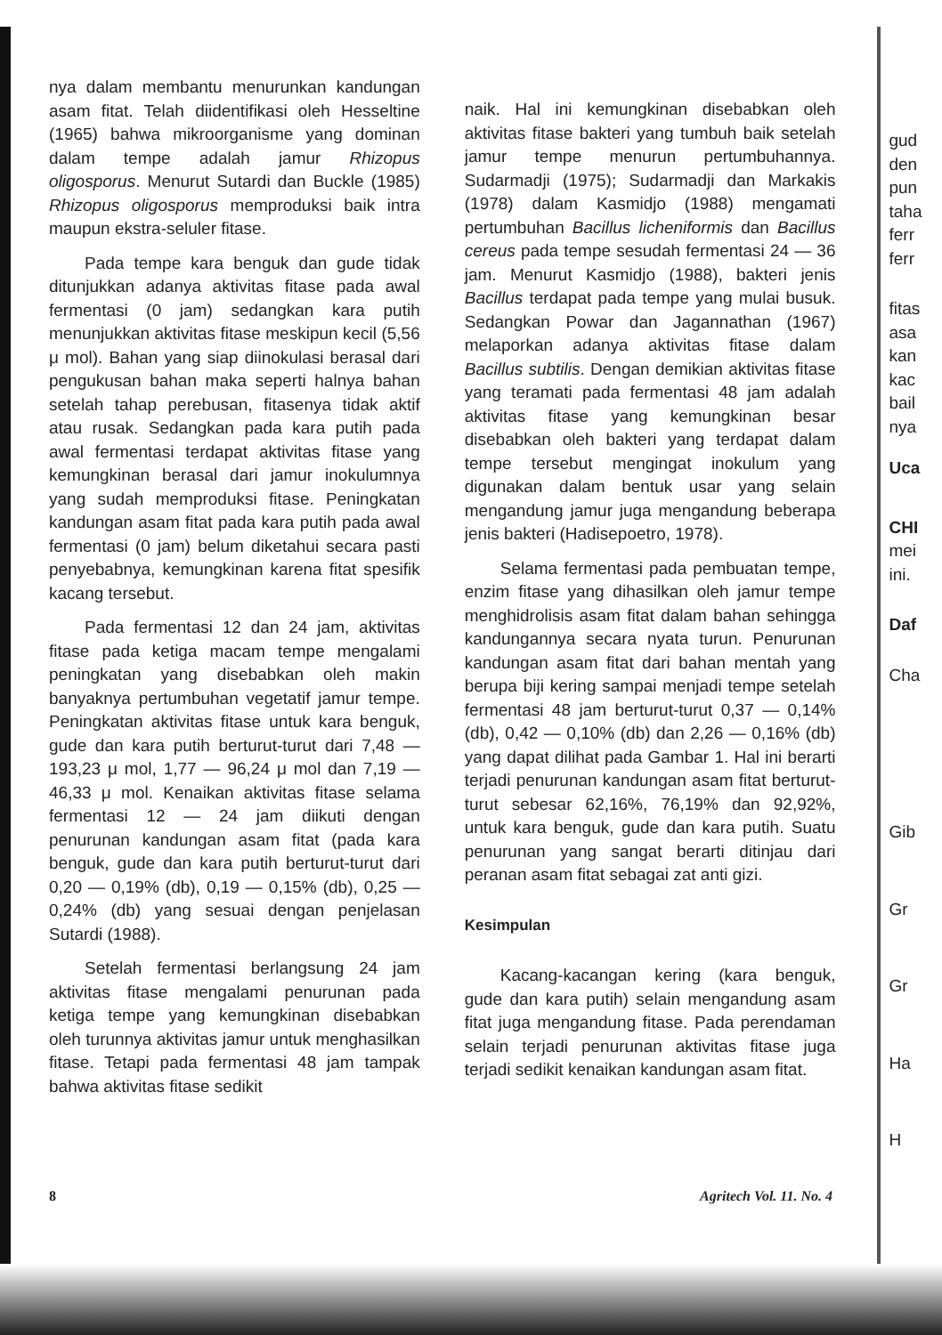nya dalam membantu menurunkan kandungan asam fitat. Telah diidentifikasi oleh Hesseltine (1965) bahwa mikroorganisme yang dominan dalam tempe adalah jamur Rhizopus oligosporus. Menurut Sutardi dan Buckle (1985) Rhizopus oligosporus memproduksi baik intra maupun ekstra-seluler fitase.
Pada tempe kara benguk dan gude tidak ditunjukkan adanya aktivitas fitase pada awal fermentasi (0 jam) sedangkan kara putih menunjukkan aktivitas fitase meskipun kecil (5,56 μ mol). Bahan yang siap diinokulasi berasal dari pengukusan bahan maka seperti halnya bahan setelah tahap perebusan, fitasenya tidak aktif atau rusak. Sedangkan pada kara putih pada awal fermentasi terdapat aktivitas fitase yang kemungkinan berasal dari jamur inokulumnya yang sudah memproduksi fitase. Peningkatan kandungan asam fitat pada kara putih pada awal fermentasi (0 jam) belum diketahui secara pasti penyebabnya, kemungkinan karena fitat spesifik kacang tersebut.
Pada fermentasi 12 dan 24 jam, aktivitas fitase pada ketiga macam tempe mengalami peningkatan yang disebabkan oleh makin banyaknya pertumbuhan vegetatif jamur tempe. Peningkatan aktivitas fitase untuk kara benguk, gude dan kara putih berturut-turut dari 7,48 — 193,23 μ mol, 1,77 — 96,24 μ mol dan 7,19 — 46,33 μ mol. Kenaikan aktivitas fitase selama fermentasi 12 — 24 jam diikuti dengan penurunan kandungan asam fitat (pada kara benguk, gude dan kara putih berturut-turut dari 0,20 — 0,19% (db), 0,19 — 0,15% (db), 0,25 — 0,24% (db) yang sesuai dengan penjelasan Sutardi (1988).
Setelah fermentasi berlangsung 24 jam aktivitas fitase mengalami penurunan pada ketiga tempe yang kemungkinan disebabkan oleh turunnya aktivitas jamur untuk menghasilkan fitase. Tetapi pada fermentasi 48 jam tampak bahwa aktivitas fitase sedikit
naik. Hal ini kemungkinan disebabkan oleh aktivitas fitase bakteri yang tumbuh baik setelah jamur tempe menurun pertumbuhannya. Sudarmadji (1975); Sudarmadji dan Markakis (1978) dalam Kasmidjo (1988) mengamati pertumbuhan Bacillus licheniformis dan Bacillus cereus pada tempe sesudah fermentasi 24 — 36 jam. Menurut Kasmidjo (1988), bakteri jenis Bacillus terdapat pada tempe yang mulai busuk. Sedangkan Powar dan Jagannathan (1967) melaporkan adanya aktivitas fitase dalam Bacillus subtilis. Dengan demikian aktivitas fitase yang teramati pada fermentasi 48 jam adalah aktivitas fitase yang kemungkinan besar disebabkan oleh bakteri yang terdapat dalam tempe tersebut mengingat inokulum yang digunakan dalam bentuk usar yang selain mengandung jamur juga mengandung beberapa jenis bakteri (Hadisepoetro, 1978).
Selama fermentasi pada pembuatan tempe, enzim fitase yang dihasilkan oleh jamur tempe menghidrolisis asam fitat dalam bahan sehingga kandungannya secara nyata turun. Penurunan kandungan asam fitat dari bahan mentah yang berupa biji kering sampai menjadi tempe setelah fermentasi 48 jam berturut-turut 0,37 — 0,14% (db), 0,42 — 0,10% (db) dan 2,26 — 0,16% (db) yang dapat dilihat pada Gambar 1. Hal ini berarti terjadi penurunan kandungan asam fitat berturut-turut sebesar 62,16%, 76,19% dan 92,92%, untuk kara benguk, gude dan kara putih. Suatu penurunan yang sangat berarti ditinjau dari peranan asam fitat sebagai zat anti gizi.
Kesimpulan
Kacang-kacangan kering (kara benguk, gude dan kara putih) selain mengandung asam fitat juga mengandung fitase. Pada perendaman selain terjadi penurunan aktivitas fitase juga terjadi sedikit kenaikan kandungan asam fitat.
gud
den
pun
taha
ferr
ferr
fitas
asa
kan
kac
bail
nya
Uca
CHI
mei
ini.
Daf
Cha
Gib
Gr
Gr
Ha
H
8 Agritech Vol. 11. No. 4